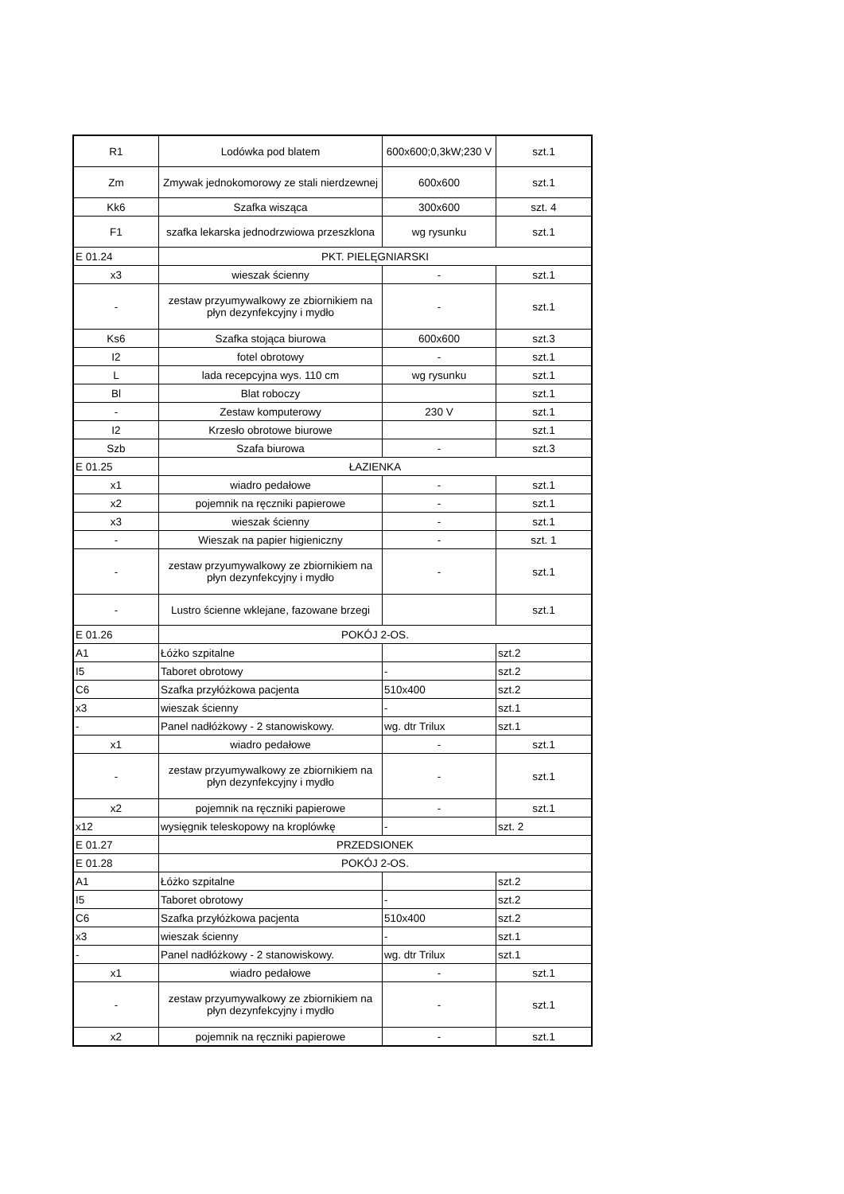| R1 | Lodówka pod blatem | 600x600;0,3kW;230 V | szt.1 |
| Zm | Zmywak jednokomorowy ze stali nierdzewnej | 600x600 | szt.1 |
| Kk6 | Szafka wisząca | 300x600 | szt. 4 |
| F1 | szafka lekarska jednodrzwiowa przeszklona | wg rysunku | szt.1 |
| E 01.24 | PKT. PIELĘGNIARSKI | | |
| x3 | wieszak ścienny | - | szt.1 |
| - | zestaw przyumywalkowy ze zbiornikiem na płyn dezynfekcyjny i mydło | - | szt.1 |
| Ks6 | Szafka stojąca biurowa | 600x600 | szt.3 |
| I2 | fotel obrotowy | - | szt.1 |
| L | lada recepcyjna wys. 110 cm | wg rysunku | szt.1 |
| Bl | Blat roboczy | | szt.1 |
| - | Zestaw komputerowy | 230 V | szt.1 |
| I2 | Krzesło obrotowe biurowe | | szt.1 |
| Szb | Szafa biurowa | - | szt.3 |
| E 01.25 | ŁAZIENKA | | |
| x1 | wiadro pedałowe | - | szt.1 |
| x2 | pojemnik na ręczniki papierowe | - | szt.1 |
| x3 | wieszak ścienny | - | szt.1 |
| - | Wieszak na papier higieniczny | - | szt. 1 |
| - | zestaw przyumywalkowy ze zbiornikiem na płyn dezynfekcyjny i mydło | - | szt.1 |
| - | Lustro ścienne wklejane, fazowane brzegi | | szt.1 |
| E 01.26 | POKÓJ 2-OS. | | |
| A1 | Łóżko szpitalne | | szt.2 |
| I5 | Taboret obrotowy | - | szt.2 |
| C6 | Szafka przyłóżkowa pacjenta | 510x400 | szt.2 |
| x3 | wieszak ścienny | - | szt.1 |
| - | Panel nadłóżkowy - 2 stanowiskowy. | wg. dtr Trilux | szt.1 |
| x1 | wiadro pedałowe | - | szt.1 |
| - | zestaw przyumywalkowy ze zbiornikiem na płyn dezynfekcyjny i mydło | - | szt.1 |
| x2 | pojemnik na ręczniki papierowe | - | szt.1 |
| x12 | wysięgnik teleskopowy na kroplówkę | - | szt. 2 |
| E 01.27 | PRZEDSIONEK | | |
| E 01.28 | POKÓJ 2-OS. | | |
| A1 | Łóżko szpitalne | | szt.2 |
| I5 | Taboret obrotowy | - | szt.2 |
| C6 | Szafka przyłóżkowa pacjenta | 510x400 | szt.2 |
| x3 | wieszak ścienny | - | szt.1 |
| - | Panel nadłóżkowy - 2 stanowiskowy. | wg. dtr Trilux | szt.1 |
| x1 | wiadro pedałowe | - | szt.1 |
| - | zestaw przyumywalkowy ze zbiornikiem na płyn dezynfekcyjny i mydło | - | szt.1 |
| x2 | pojemnik na ręczniki papierowe | - | szt.1 |